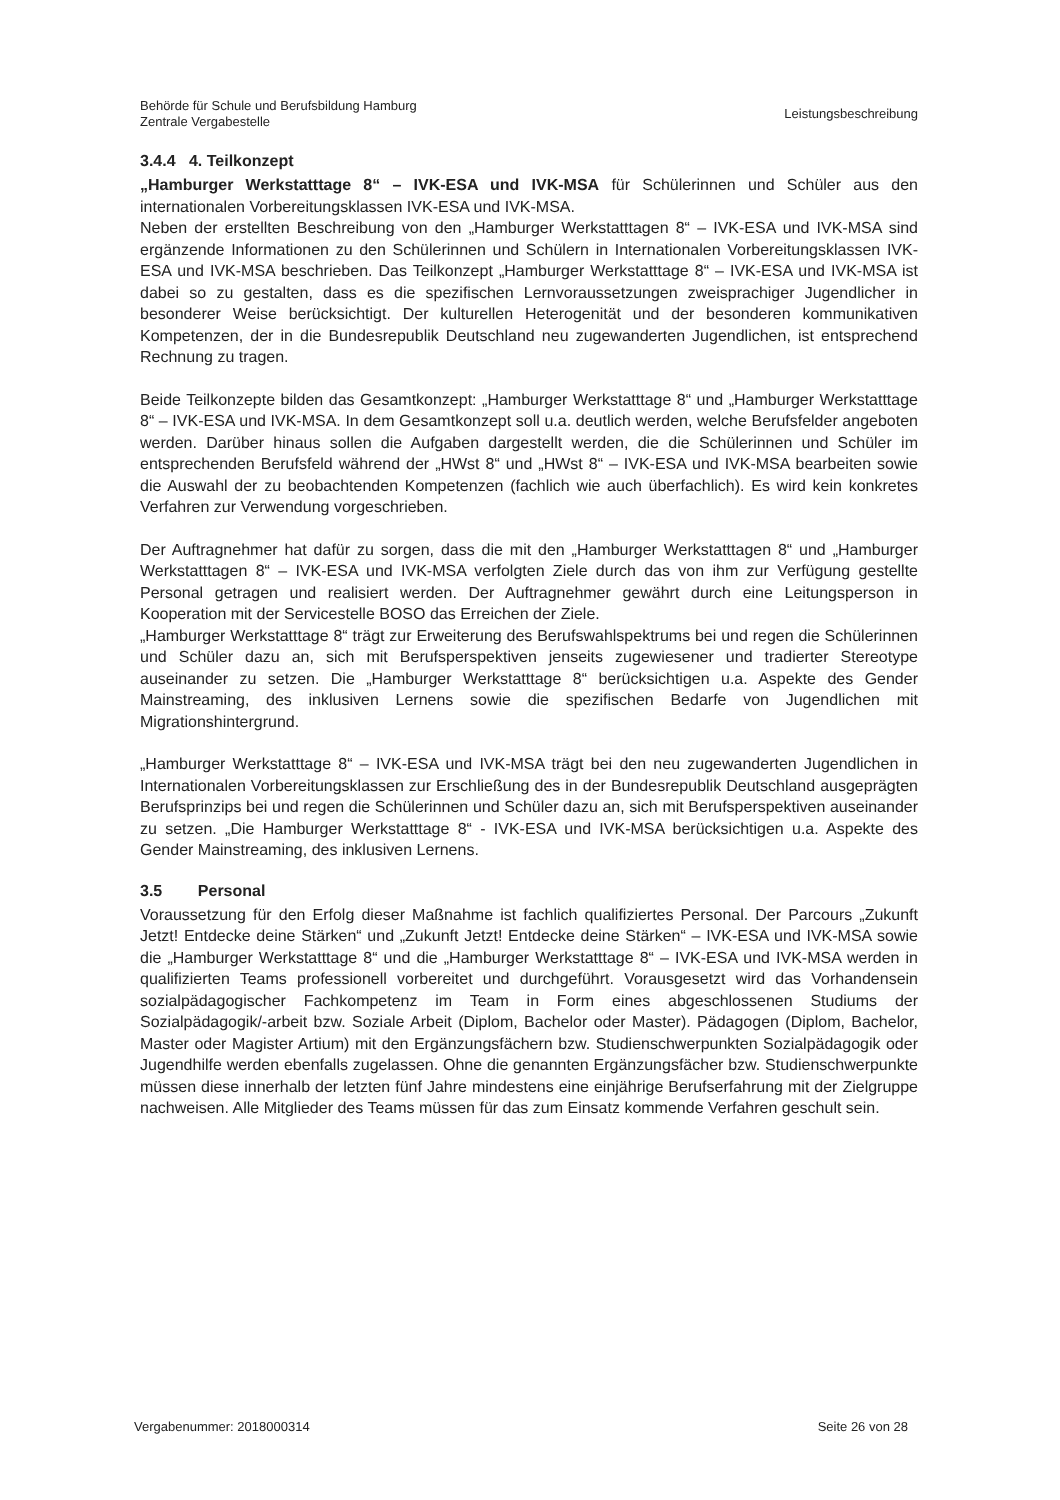Behörde für Schule und Berufsbildung Hamburg
Zentrale Vergabestelle
Leistungsbeschreibung
3.4.4 4. Teilkonzept
„Hamburger Werkstatttage 8“ – IVK-ESA und IVK-MSA für Schülerinnen und Schüler aus den internationalen Vorbereitungsklassen IVK-ESA und IVK-MSA.
Neben der erstellten Beschreibung von den „Hamburger Werkstatttagen 8“ – IVK-ESA und IVK-MSA sind ergänzende Informationen zu den Schülerinnen und Schülern in Internationalen Vorbereitungsklassen IVK-ESA und IVK-MSA beschrieben. Das Teilkonzept „Hamburger Werkstatttage 8“ – IVK-ESA und IVK-MSA ist dabei so zu gestalten, dass es die spezifischen Lernvoraussetzungen zweisprachiger Jugendlicher in besonderer Weise berücksichtigt. Der kulturellen Heterogenität und der besonderen kommunikativen Kompetenzen, der in die Bundesrepublik Deutschland neu zugewanderten Jugendlichen, ist entsprechend Rechnung zu tragen.
Beide Teilkonzepte bilden das Gesamtkonzept: „Hamburger Werkstatttage 8“ und „Hamburger Werkstatttage 8“ – IVK-ESA und IVK-MSA. In dem Gesamtkonzept soll u.a. deutlich werden, welche Berufsfelder angeboten werden. Darüber hinaus sollen die Aufgaben dargestellt werden, die die Schülerinnen und Schüler im entsprechenden Berufsfeld während der „HWst 8“ und „HWst 8“ – IVK-ESA und IVK-MSA bearbeiten sowie die Auswahl der zu beobachtenden Kompetenzen (fachlich wie auch überfachlich). Es wird kein konkretes Verfahren zur Verwendung vorgeschrieben.
Der Auftragnehmer hat dafür zu sorgen, dass die mit den „Hamburger Werkstatttagen 8“ und „Hamburger Werkstatttagen 8“ – IVK-ESA und IVK-MSA verfolgten Ziele durch das von ihm zur Verfügung gestellte Personal getragen und realisiert werden. Der Auftragnehmer gewährt durch eine Leitungsperson in Kooperation mit der Servicestelle BOSO das Erreichen der Ziele.
„Hamburger Werkstatttage 8“ trägt zur Erweiterung des Berufswahlspektrums bei und regen die Schülerinnen und Schüler dazu an, sich mit Berufsperspektiven jenseits zugewiesener und tradierter Stereotype auseinander zu setzen. Die „Hamburger Werkstatttage 8“ berücksichtigen u.a. Aspekte des Gender Mainstreaming, des inklusiven Lernens sowie die spezifischen Bedarfe von Jugendlichen mit Migrationshintergrund.
„Hamburger Werkstatttage 8“ – IVK-ESA und IVK-MSA trägt bei den neu zugewanderten Jugendlichen in Internationalen Vorbereitungsklassen zur Erschließung des in der Bundesrepublik Deutschland ausgeprägten Berufsprinzips bei und regen die Schülerinnen und Schüler dazu an, sich mit Berufsperspektiven auseinander zu setzen. „Die Hamburger Werkstatttage 8“ - IVK-ESA und IVK-MSA berücksichtigen u.a. Aspekte des Gender Mainstreaming, des inklusiven Lernens.
3.5 Personal
Voraussetzung für den Erfolg dieser Maßnahme ist fachlich qualifiziertes Personal. Der Parcours „Zukunft Jetzt! Entdecke deine Stärken“ und „Zukunft Jetzt! Entdecke deine Stärken“ – IVK-ESA und IVK-MSA sowie die „Hamburger Werkstatttage 8“ und die „Hamburger Werkstatttage 8“ – IVK-ESA und IVK-MSA werden in qualifizierten Teams professionell vorbereitet und durchgeführt. Vorausgesetzt wird das Vorhandensein sozialpädagogischer Fachkompetenz im Team in Form eines abgeschlossenen Studiums der Sozialpädagogik/-arbeit bzw. Soziale Arbeit (Diplom, Bachelor oder Master). Pädagogen (Diplom, Bachelor, Master oder Magister Artium) mit den Ergänzungsfächern bzw. Studienschwerpunkten Sozialpädagogik oder Jugendhilfe werden ebenfalls zugelassen. Ohne die genannten Ergänzungsfächer bzw. Studienschwerpunkte müssen diese innerhalb der letzten fünf Jahre mindestens eine einjährige Berufserfahrung mit der Zielgruppe nachweisen. Alle Mitglieder des Teams müssen für das zum Einsatz kommende Verfahren geschult sein.
Vergabenummer: 2018000314 Seite 26 von 28